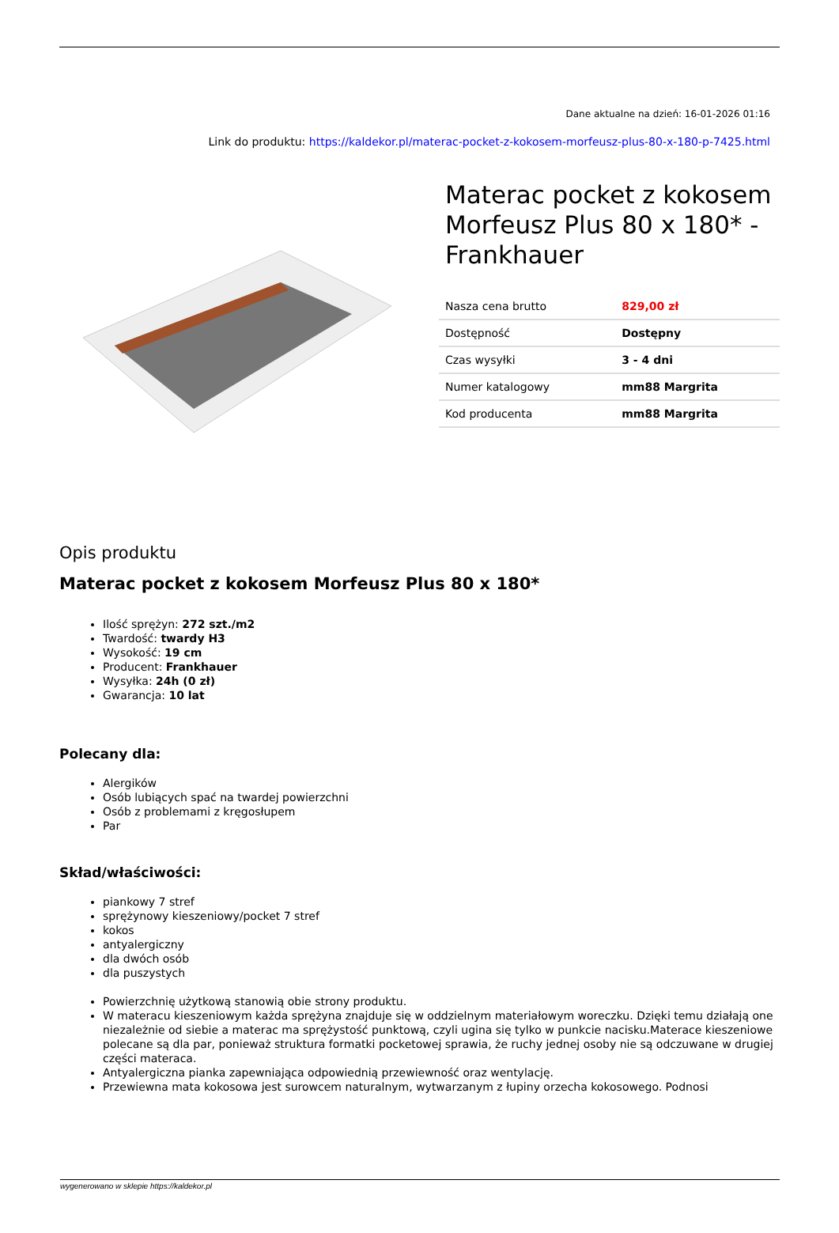Dane aktualne na dzień: 16-01-2026 01:16
Link do produktu: https://kaldekor.pl/materac-pocket-z-kokosem-morfeusz-plus-80-x-180-p-7425.html
Materac pocket z kokosem Morfeusz Plus 80 x 180* - Frankhauer
| Nasza cena brutto | 829,00 zł |
| Dostępność | Dostępny |
| Czas wysyłki | 3 - 4 dni |
| Numer katalogowy | mm88 Margrita |
| Kod producenta | mm88 Margrita |
Opis produktu
Materac pocket z kokosem Morfeusz Plus 80 x 180*
Ilość sprężyn: 272 szt./m2
Twardość: twardy H3
Wysokość: 19 cm
Producent: Frankhauer
Wysyłka: 24h (0 zł)
Gwarancja: 10 lat
Polecany dla:
Alergików
Osób lubiących spać na twardej powierzchni
Osób z problemami z kręgosłupem
Par
Skład/właściwości:
piankowy 7 stref
sprężynowy kieszeniowy/pocket 7 stref
kokos
antyalergiczny
dla dwóch osób
dla puszystych
Powierzchnię użytkową stanowią obie strony produktu.
W materacu kieszeniowym każda sprężyna znajduje się w oddzielnym materiałowym woreczku. Dzięki temu działają one niezależnie od siebie a materac ma sprężystość punktową, czyli ugina się tylko w punkcie nacisku.Materace kieszeniowe polecane są dla par, ponieważ struktura formatki pocketowej sprawia, że ruchy jednej osoby nie są odczuwane w drugiej części materaca.
Antyalergiczna pianka zapewniająca odpowiednią przewiewność oraz wentylację.
Przewiewna mata kokosowa jest surowcem naturalnym, wytwarzanym z łupiny orzecha kokosowego. Podnosi
wygenerowano w sklepie https://kaldekor.pl